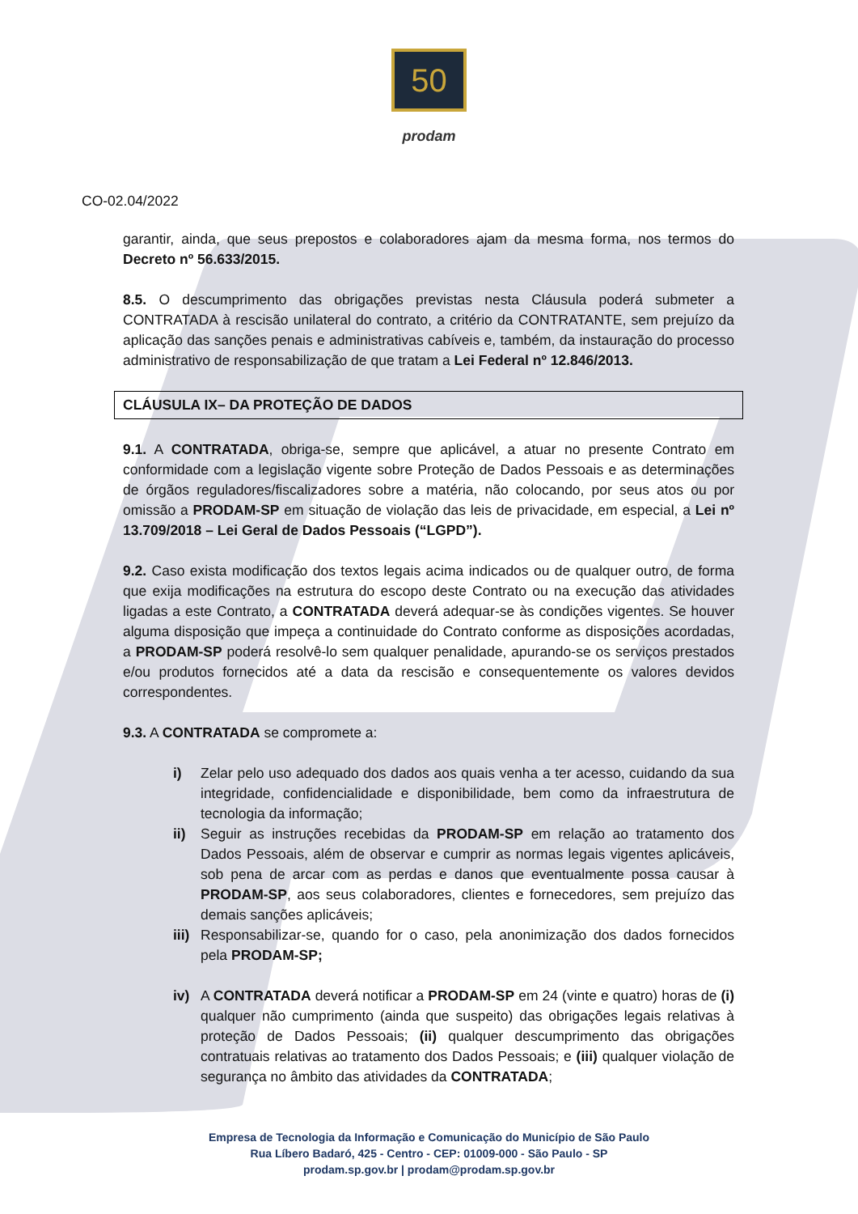50
prodam
CO-02.04/2022
garantir, ainda, que seus prepostos e colaboradores ajam da mesma forma, nos termos do Decreto nº 56.633/2015.
8.5. O descumprimento das obrigações previstas nesta Cláusula poderá submeter a CONTRATADA à rescisão unilateral do contrato, a critério da CONTRATANTE, sem prejuízo da aplicação das sanções penais e administrativas cabíveis e, também, da instauração do processo administrativo de responsabilização de que tratam a Lei Federal nº 12.846/2013.
CLÁUSULA IX– DA PROTEÇÃO DE DADOS
9.1. A CONTRATADA, obriga-se, sempre que aplicável, a atuar no presente Contrato em conformidade com a legislação vigente sobre Proteção de Dados Pessoais e as determinações de órgãos reguladores/fiscalizadores sobre a matéria, não colocando, por seus atos ou por omissão a PRODAM-SP em situação de violação das leis de privacidade, em especial, a Lei nº 13.709/2018 – Lei Geral de Dados Pessoais (“LGPD”).
9.2. Caso exista modificação dos textos legais acima indicados ou de qualquer outro, de forma que exija modificações na estrutura do escopo deste Contrato ou na execução das atividades ligadas a este Contrato, a CONTRATADA deverá adequar-se às condições vigentes. Se houver alguma disposição que impeça a continuidade do Contrato conforme as disposições acordadas, a PRODAM-SP poderá resolvê-lo sem qualquer penalidade, apurando-se os serviços prestados e/ou produtos fornecidos até a data da rescisão e consequentemente os valores devidos correspondentes.
9.3. A CONTRATADA se compromete a:
i) Zelar pelo uso adequado dos dados aos quais venha a ter acesso, cuidando da sua integridade, confidencialidade e disponibilidade, bem como da infraestrutura de tecnologia da informação;
ii) Seguir as instruções recebidas da PRODAM-SP em relação ao tratamento dos Dados Pessoais, além de observar e cumprir as normas legais vigentes aplicáveis, sob pena de arcar com as perdas e danos que eventualmente possa causar à PRODAM-SP, aos seus colaboradores, clientes e fornecedores, sem prejuízo das demais sanções aplicáveis;
iii)
Responsabilizar-se, quando for o caso, pela anonimização dos dados fornecidos pela PRODAM-SP;
iv) A CONTRATADA deverá notificar a PRODAM-SP em 24 (vinte e quatro) horas de (i) qualquer não cumprimento (ainda que suspeito) das obrigações legais relativas à proteção de Dados Pessoais; (ii) qualquer descumprimento das obrigações contratuais relativas ao tratamento dos Dados Pessoais; e (iii) qualquer violação de segurança no âmbito das atividades da CONTRATADA;
Empresa de Tecnologia da Informação e Comunicação do Município de São Paulo
Rua Líbero Badaró, 425 - Centro - CEP: 01009-000 - São Paulo - SP
prodam.sp.gov.br | prodam@prodam.sp.gov.br